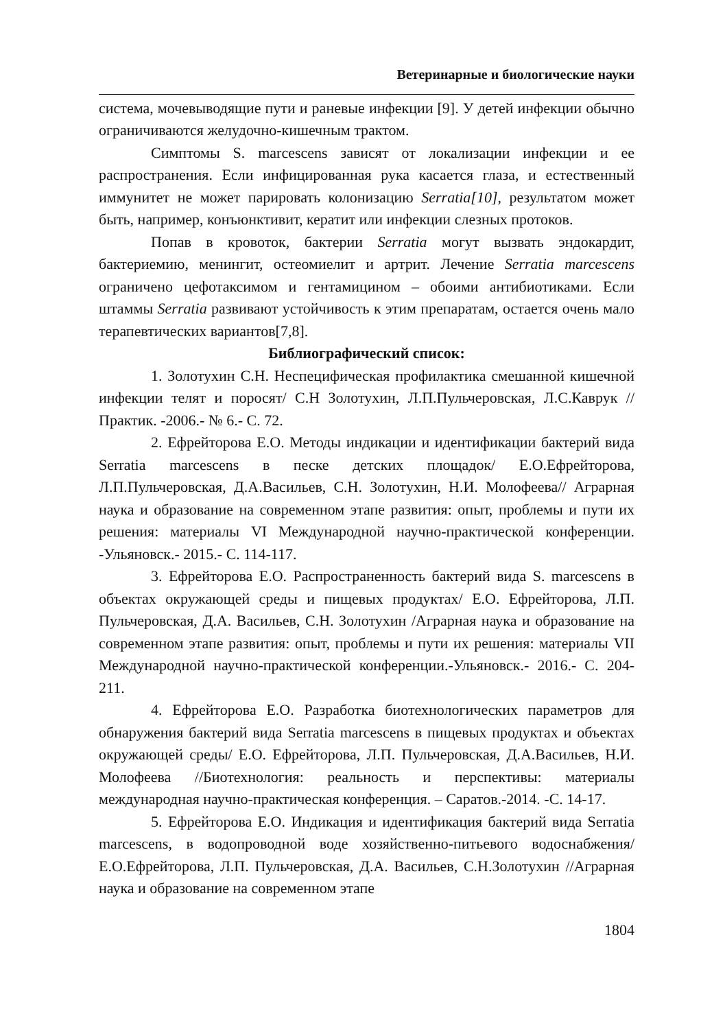Ветеринарные и биологические науки
система, мочевыводящие пути и раневые инфекции [9]. У детей инфекции обычно ограничиваются желудочно-кишечным трактом.
Симптомы S. marcescens зависят от локализации инфекции и ее распространения. Если инфицированная рука касается глаза, и естественный иммунитет не может парировать колонизацию Serratia[10], результатом может быть, например, конъюнктивит, кератит или инфекции слезных протоков.
Попав в кровоток, бактерии Serratia могут вызвать эндокардит, бактериемию, менингит, остеомиелит и артрит. Лечение Serratia marcescens ограничено цефотаксимом и гентамицином – обоими антибиотиками. Если штаммы Serratia развивают устойчивость к этим препаратам, остается очень мало терапевтических вариантов[7,8].
Библиографический список:
1. Золотухин С.Н. Неспецифическая профилактика смешанной кишечной инфекции телят и поросят/ С.Н Золотухин, Л.П.Пульчеровская, Л.С.Каврук //Практик. -2006.- № 6.- С. 72.
2. Ефрейторова Е.О. Методы индикации и идентификации бактерий вида Serratia marcescens в песке детских площадок/ Е.О.Ефрейторова, Л.П.Пульчеровская, Д.А.Васильев, С.Н. Золотухин, Н.И. Молофеева// Аграрная наука и образование на современном этапе развития: опыт, проблемы и пути их решения: материалы VI Международной научно-практической конференции. -Ульяновск.- 2015.- С. 114-117.
3. Ефрейторова Е.О. Распространенность бактерий вида S. marcescens в объектах окружающей среды и пищевых продуктах/ Е.О. Ефрейторова, Л.П. Пульчеровская, Д.А. Васильев, С.Н. Золотухин /Аграрная наука и образование на современном этапе развития: опыт, проблемы и пути их решения: материалы VII Международной научно-практической конференции.-Ульяновск.- 2016.- С. 204-211.
4. Ефрейторова Е.О. Разработка биотехнологических параметров для обнаружения бактерий вида Serratia marcescens в пищевых продуктах и объектах окружающей среды/ Е.О. Ефрейторова, Л.П. Пульчеровская, Д.А.Васильев, Н.И. Молофеева //Биотехнология: реальность и перспективы: материалы международная научно-практическая конференция. – Саратов.-2014. -С. 14-17.
5. Ефрейторова Е.О. Индикация и идентификация бактерий вида Serratia marcescens, в водопроводной воде хозяйственно-питьевого водоснабжения/ Е.О.Ефрейторова, Л.П. Пульчеровская, Д.А. Васильев, С.Н.Золотухин //Аграрная наука и образование на современном этапе
1804